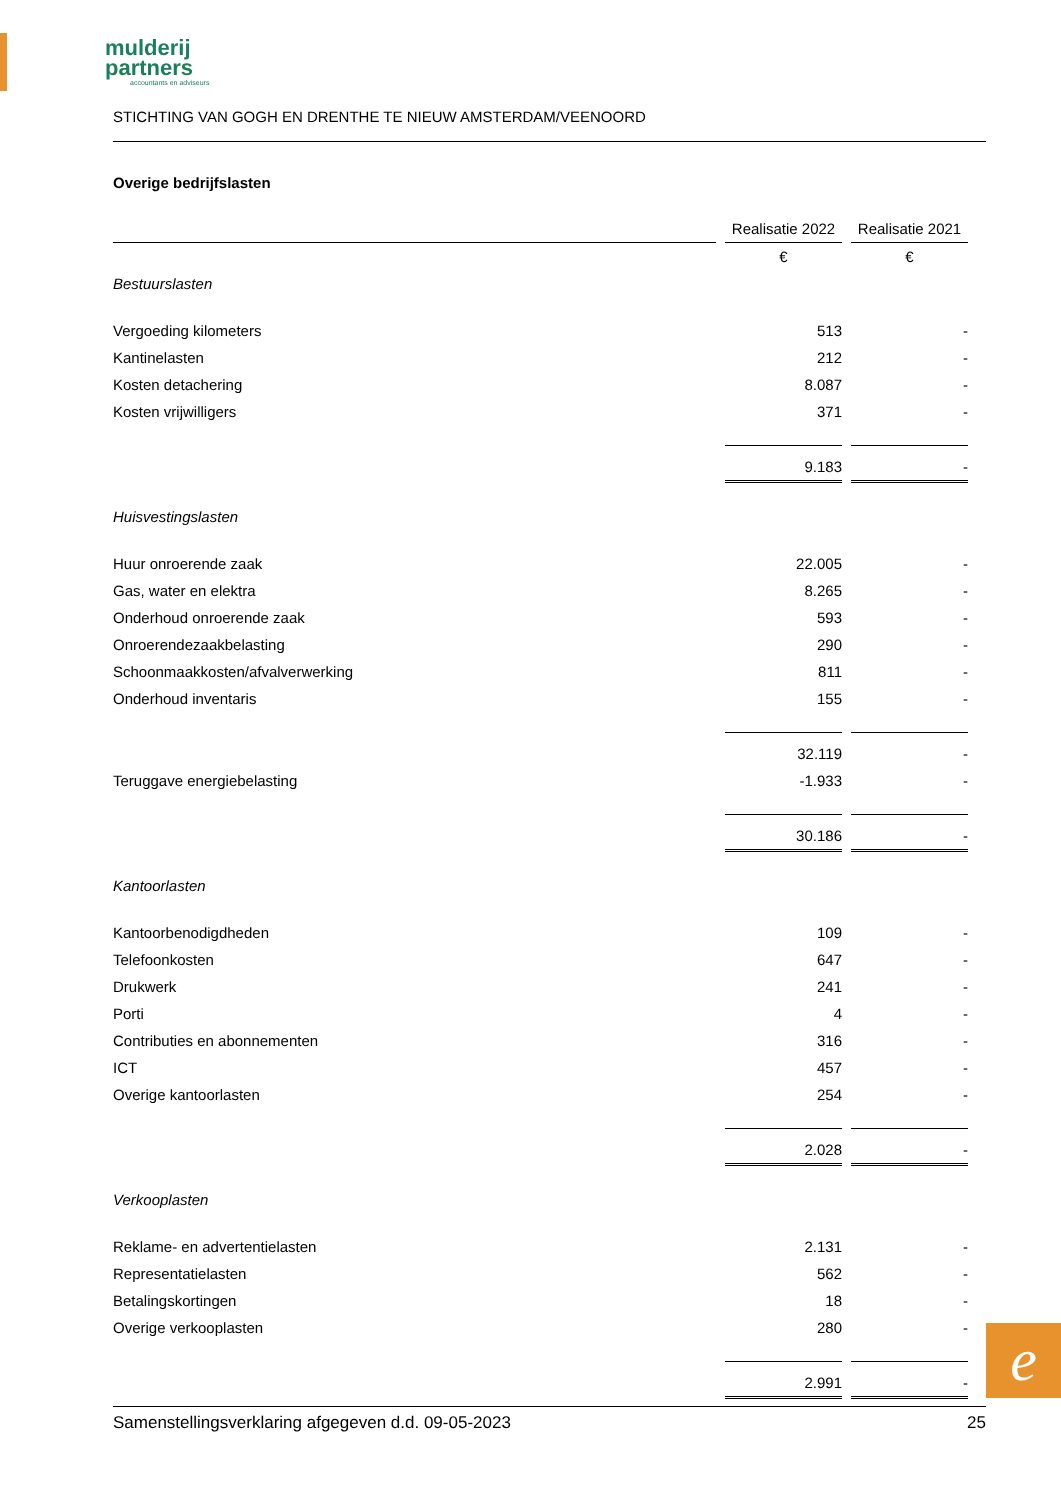mulderij
partners
accountants en adviseurs
STICHTING VAN GOGH EN DRENTHE TE NIEUW AMSTERDAM/VEENOORD
Overige bedrijfslasten
| | Realisatie 2022 | Realisatie 2021 |
| --- | --- | --- |
| | € | € |
| Bestuurslasten | | |
| Vergoeding kilometers | 513 | - |
| Kantinelasten | 212 | - |
| Kosten detachering | 8.087 | - |
| Kosten vrijwilligers | 371 | - |
| | 9.183 | - |
| Huisvestingslasten | | |
| Huur onroerende zaak | 22.005 | - |
| Gas, water en elektra | 8.265 | - |
| Onderhoud onroerende zaak | 593 | - |
| Onroerendezaakbelasting | 290 | - |
| Schoonmaakkosten/afvalverwerking | 811 | - |
| Onderhoud inventaris | 155 | - |
| | 32.119 | - |
| Teruggave energiebelasting | -1.933 | - |
| | 30.186 | - |
| Kantoorlasten | | |
| Kantoorbenodigdheden | 109 | - |
| Telefoonkosten | 647 | - |
| Drukwerk | 241 | - |
| Porti | 4 | - |
| Contributies en abonnementen | 316 | - |
| ICT | 457 | - |
| Overige kantoorlasten | 254 | - |
| | 2.028 | - |
| Verkooplasten | | |
| Reklame- en advertentielasten | 2.131 | - |
| Representatielasten | 562 | - |
| Betalingskortingen | 18 | - |
| Overige verkooplasten | 280 | - |
| | 2.991 | - |
e
Samenstellingsverklaring afgegeven d.d. 09-05-2023 25